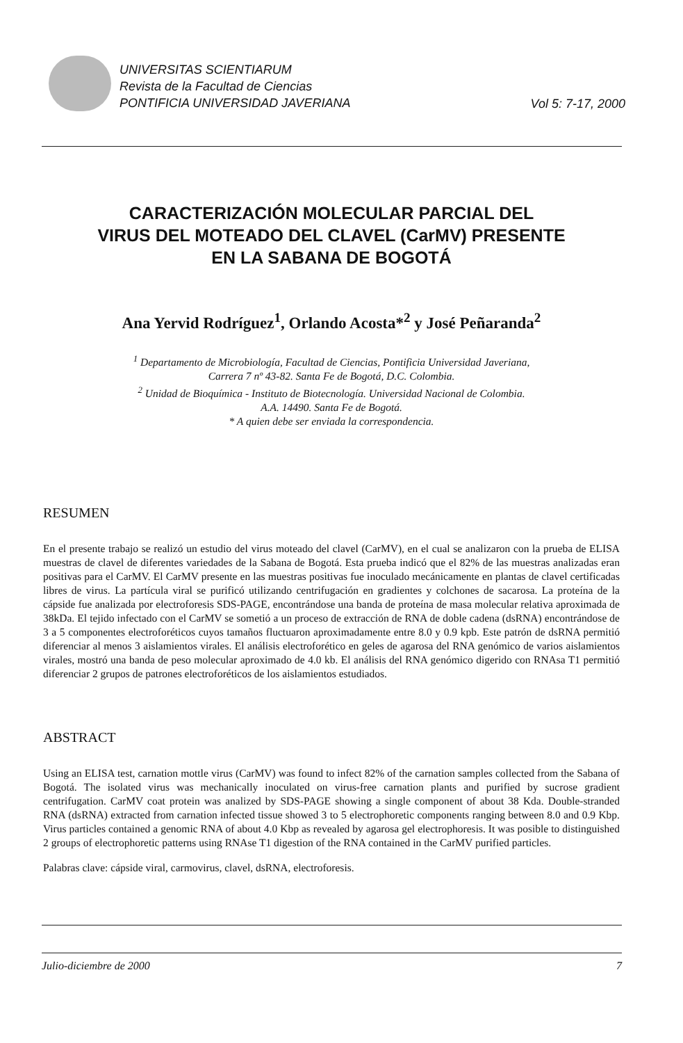UNIVERSITAS SCIENTIARUM
Revista de la Facultad de Ciencias
PONTIFICIA UNIVERSIDAD JAVERIANA
Vol 5: 7-17, 2000
CARACTERIZACIÓN MOLECULAR PARCIAL DEL
VIRUS DEL MOTEADO DEL CLAVEL (CarMV) PRESENTE
EN LA SABANA DE BOGOTÁ
Ana Yervid Rodríguez<sup>1</sup>, Orlando Acosta*<sup>2</sup> y José Peñaranda<sup>2</sup>
<sup>1</sup> Departamento de Microbiología, Facultad de Ciencias, Pontificia Universidad Javeriana,
Carrera 7 nº 43-82. Santa Fe de Bogotá, D.C. Colombia.
<sup>2</sup> Unidad de Bioquímica - Instituto de Biotecnología. Universidad Nacional de Colombia.
A.A. 14490. Santa Fe de Bogotá.
* A quien debe ser enviada la correspondencia.
RESUMEN
En el presente trabajo se realizó un estudio del virus moteado del clavel (CarMV), en el cual se analizaron con la prueba de ELISA muestras de clavel de diferentes variedades de la Sabana de Bogotá. Esta prueba indicó que el 82% de las muestras analizadas eran positivas para el CarMV. El CarMV presente en las muestras positivas fue inoculado mecánicamente en plantas de clavel certificadas libres de virus. La partícula viral se purificó utilizando centrifugación en gradientes y colchones de sacarosa. La proteína de la cápside fue analizada por electroforesis SDS-PAGE, encontrándose una banda de proteína de masa molecular relativa aproximada de 38kDa. El tejido infectado con el CarMV se sometió a un proceso de extracción de RNA de doble cadena (dsRNA) encontrándose de 3 a 5 componentes electroforéticos cuyos tamaños fluctuaron aproximadamente entre 8.0 y 0.9 kpb. Este patrón de dsRNA permitió diferenciar al menos 3 aislamientos virales. El análisis electroforético en geles de agarosa del RNA genómico de varios aislamientos virales, mostró una banda de peso molecular aproximado de 4.0 kb. El análisis del RNA genómico digerido con RNAsa T1 permitió diferenciar 2 grupos de patrones electroforéticos de los aislamientos estudiados.
ABSTRACT
Using an ELISA test, carnation mottle virus (CarMV) was found to infect 82% of the carnation samples collected from the Sabana of Bogotá. The isolated virus was mechanically inoculated on virus-free carnation plants and purified by sucrose gradient centrifugation. CarMV coat protein was analized by SDS-PAGE showing a single component of about 38 Kda. Double-stranded RNA (dsRNA) extracted from carnation infected tissue showed 3 to 5 electrophoretic components ranging between 8.0 and 0.9 Kbp. Virus particles contained a genomic RNA of about 4.0 Kbp as revealed by agarosa gel electrophoresis. It was posible to distinguished 2 groups of electrophoretic patterns using RNAse T1 digestion of the RNA contained in the CarMV purified particles.
Palabras clave: cápside viral, carmovirus, clavel, dsRNA, electroforesis.
Julio-diciembre de 2000 7